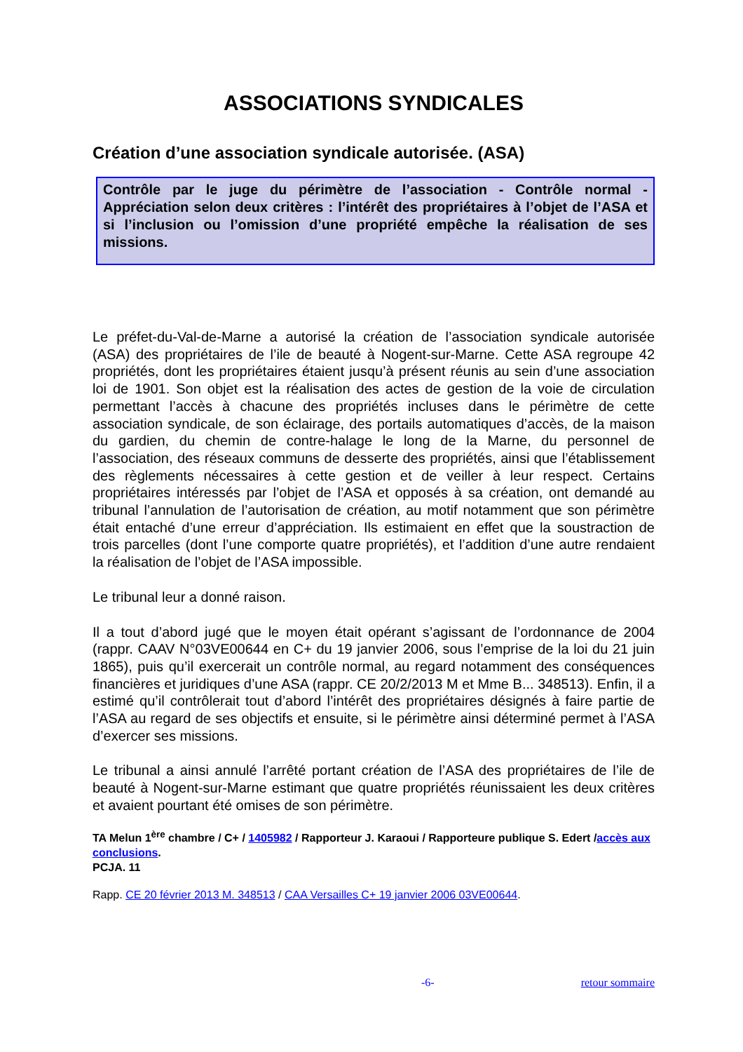ASSOCIATIONS SYNDICALES
Création d’une association syndicale autorisée. (ASA)
Contrôle par le juge du périmètre de l’association - Contrôle normal - Appréciation selon deux critères : l’intérêt des propriétaires à l’objet de l’ASA et si l’inclusion ou l’omission d’une propriété empêche la réalisation de ses missions.
Le préfet-du-Val-de-Marne a autorisé la création de l’association syndicale autorisée (ASA) des propriétaires de l’ile de beauté à Nogent-sur-Marne. Cette ASA regroupe 42 propriétés, dont les propriétaires étaient jusqu’à présent réunis au sein d’une association loi de 1901. Son objet est la réalisation des actes de gestion de la voie de circulation permettant l’accès à chacune des propriétés incluses dans le périmètre de cette association syndicale, de son éclairage, des portails automatiques d’accès, de la maison du gardien, du chemin de contre-halage le long de la Marne, du personnel de l’association, des réseaux communs de desserte des propriétés, ainsi que l’établissement des règlements nécessaires à cette gestion et de veiller à leur respect. Certains propriétaires intéressés par l’objet de l’ASA et opposés à sa création, ont demandé au tribunal l’annulation de l’autorisation de création, au motif notamment que son périmètre était entaché d’une erreur d’appréciation. Ils estimaient en effet que la soustraction de trois parcelles (dont l’une comporte quatre propriétés), et l’addition d’une autre rendaient la réalisation de l’objet de l’ASA impossible.
Le tribunal leur a donné raison.
Il a tout d’abord jugé que le moyen était opérant s’agissant de l’ordonnance de 2004 (rappr. CAAV N°03VE00644 en C+ du 19 janvier 2006, sous l’emprise de la loi du 21 juin 1865), puis qu’il exercerait un contrôle normal, au regard notamment des conséquences financières et juridiques d’une ASA (rappr. CE 20/2/2013 M et Mme B... 348513). Enfin, il a estimé qu’il contrôlerait tout d’abord l’intérêt des propriétaires désignés à faire partie de l’ASA au regard de ses objectifs et ensuite, si le périmètre ainsi déterminé permet à l’ASA d’exercer ses missions.
Le tribunal a ainsi annulé l’arrêté portant création de l’ASA des propriétaires de l’ile de beauté à Nogent-sur-Marne estimant que quatre propriétés réunissaient les deux critères et avaient pourtant été omises de son périmètre.
TA Melun 1<sup>ère</sup> chambre / C+ / 1405982 / Rapporteur J. Karaoui / Rapporteure publique S. Edert /accès aux conclusions.
PCJA. 11
Rapp. CE 20 février 2013 M. 348513 / CAA Versailles C+ 19 janvier 2006 03VE00644.
-6- retour sommaire